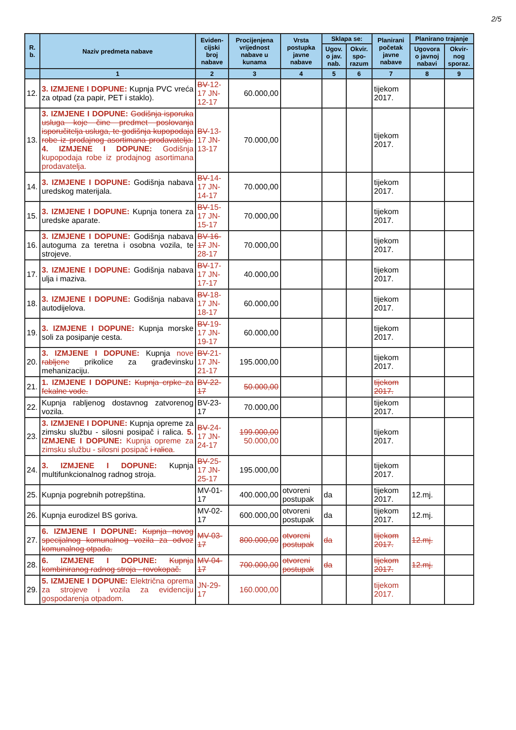2/5
| R. b. | Naziv predmeta nabave | Eviden-cijski broj nabave | Procijenjena vrijednost nabave u kunama | Vrsta postupka javne nabave | Sklapa se: | | Planirani početak javne nabave | Planirano trajanje | |
| --- | --- | --- | --- | --- | --- | --- | --- | --- | --- |
| | | | | | Ugov. o jav. nab. | Okvir. spo-razum | | Ugovora o javnoj nabavi | Okvir-nog sporaz. |
| | 1 | 2 | 3 | 4 | 5 | 6 | 7 | 8 | 9 |
| 12. | 3. IZMJENE I DOPUNE: Kupnja PVC vreća za otpad (za papir, PET i staklo). | BV -12-17 JN-12-17 | 60.000,00 | | | | tijekom 2017. | | |
| 13. | 3. IZMJENE I DOPUNE: Godišnja isporuka usluga koje čine predmet poslovanja isporučitelja usluga, te godišnja kupopodaja robe iz prodajnog asortimana prodavatelja. 4. IZMJENE I DOPUNE: Godišnja kupopodaja robe iz prodajnog asortimana prodavatelja. | BV -13-17 JN-13-17 | 70.000,00 | | | | tijekom 2017. | | |
| 14. | 3. IZMJENE I DOPUNE: Godišnja nabava uredskog materijala. | BV -14-17 JN-14-17 | 70.000,00 | | | | tijekom 2017. | | |
| 15. | 3. IZMJENE I DOPUNE: Kupnja tonera za uredske aparate. | BV -15-17 JN-15-17 | 70.000,00 | | | | tijekom 2017. | | |
| 16. | 3. IZMJENE I DOPUNE: Godišnja nabava autoguma za teretna i osobna vozila, te strojeve. | BV-16-17 JN-28-17 | 70.000,00 | | | | tijekom 2017. | | |
| 17. | 3. IZMJENE I DOPUNE: Godišnja nabava ulja i maziva. | BV -17-17 JN-17-17 | 40.000,00 | | | | tijekom 2017. | | |
| 18. | 3. IZMJENE I DOPUNE: Godišnja nabava autodijelova. | BV -18-17 JN-18-17 | 60.000,00 | | | | tijekom 2017. | | |
| 19. | 3. IZMJENE I DOPUNE: Kupnja morske soli za posipanje cesta. | BV -19-17 JN-19-17 | 60.000,00 | | | | tijekom 2017. | | |
| 20. | 3. IZMJENE I DOPUNE: Kupnja nove rabljene prikolice za građevinsku mehanizaciju. | BV -21-17 JN-21-17 | 195.000,00 | | | | tijekom 2017. | | |
| 21. | 1. IZMJENE I DOPUNE: Kupnja crpke za fekalne vode. | BV-22-17 | 50.000,00 | | | | tijekom 2017. | | |
| 22. | Kupnja rabljenog dostavnog zatvorenog vozila. | BV-23-17 | 70.000,00 | | | | tijekom 2017. | | |
| 23. | 3. IZMJENE I DOPUNE: Kupnja opreme za zimsku službu - silosni posipač i ralica. 5. IZMJENE I DOPUNE: Kupnja opreme za zimsku službu - silosni posipač i ralica . | BV -24-17 JN-24-17 | 199.000,00 50.000,00 | | | | tijekom 2017. | | |
| 24. | 3. IZMJENE I DOPUNE: Kupnja multifunkcionalnog radnog stroja. | BV -25-17 JN-25-17 | 195.000,00 | | | | tijekom 2017. | | |
| 25. | Kupnja pogrebnih potrepština. | MV-01-17 | 400.000,00 | otvoreni postupak | da | | tijekom 2017. | 12.mj. | |
| 26. | Kupnja eurodizel BS goriva. | MV-02-17 | 600.000,00 | otvoreni postupak | da | | tijekom 2017. | 12.mj. | |
| 27. | 6. IZMJENE I DOPUNE: Kupnja novog specijalnog komunalnog vozila za odvoz komunalnog otpada. | MV-03-17 | 800.000,00 | otvoreni postupak | da | | tijekom 2017. | 12.mj. | |
| 28. | 6. IZMJENE I DOPUNE: Kupnja kombiniranog radnog stroja - rovokopač. | MV-04-17 | 700.000,00 | otvoreni postupak | da | | tijekom 2017. | 12.mj. | |
| 29. | 5. IZMJENE I DOPUNE: Električna oprema za strojeve i vozila za evidenciju gospodarenja otpadom. | JN-29-17 | 160.000,00 | | | | tijekom 2017. | | |